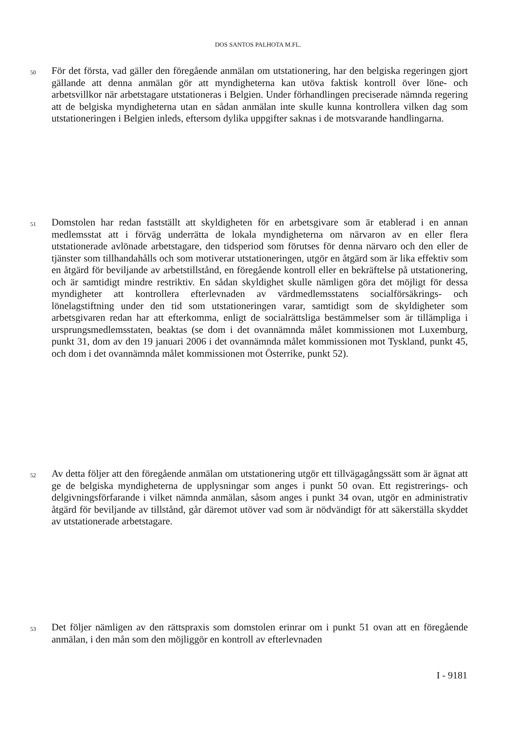DOS SANTOS PALHOTA M.FL.
50
För det första, vad gäller den föregående anmälan om utstationering, har den belgiska regeringen gjort gällande att denna anmälan gör att myndigheterna kan utöva faktisk kontroll över löne- och arbetsvillkor när arbetstagare utstationeras i Belgien. Under förhandlingen preciserade nämnda regering att de belgiska myndigheterna utan en sådan anmälan inte skulle kunna kontrollera vilken dag som utstationeringen i Belgien inleds, eftersom dylika uppgifter saknas i de motsvarande handlingarna.
51
Domstolen har redan fastställt att skyldigheten för en arbetsgivare som är etablerad i en annan medlemsstat att i förväg underrätta de lokala myndigheterna om närvaron av en eller flera utstationerade avlönade arbetstagare, den tidsperiod som förutses för denna närvaro och den eller de tjänster som tillhandahålls och som motiverar utstationeringen, utgör en åtgärd som är lika effektiv som en åtgärd för beviljande av arbetstillstånd, en föregående kontroll eller en bekräftelse på utstationering, och är samtidigt mindre restriktiv. En sådan skyldighet skulle nämligen göra det möjligt för dessa myndigheter att kontrollera efterlevnaden av värdmedlemsstatens socialförsäkrings- och lönelagstiftning under den tid som utstationeringen varar, samtidigt som de skyldigheter som arbetsgivaren redan har att efterkomma, enligt de socialrättsliga bestämmelser som är tillämpliga i ursprungsmedlemsstaten, beaktas (se dom i det ovannämnda målet kommissionen mot Luxemburg, punkt 31, dom av den 19 januari 2006 i det ovannämnda målet kommissionen mot Tyskland, punkt 45, och dom i det ovannämnda målet kommissionen mot Österrike, punkt 52).
52
Av detta följer att den föregående anmälan om utstationering utgör ett tillvägagångssätt som är ägnat att ge de belgiska myndigheterna de upplysningar som anges i punkt 50 ovan. Ett registrerings- och delgivningsförfarande i vilket nämnda anmälan, såsom anges i punkt 34 ovan, utgör en administrativ åtgärd för beviljande av tillstånd, går däremot utöver vad som är nödvändigt för att säkerställa skyddet av utstationerade arbetstagare.
53
Det följer nämligen av den rättspraxis som domstolen erinrar om i punkt 51 ovan att en föregående anmälan, i den mån som den möjliggör en kontroll av efterlevnaden
I - 9181